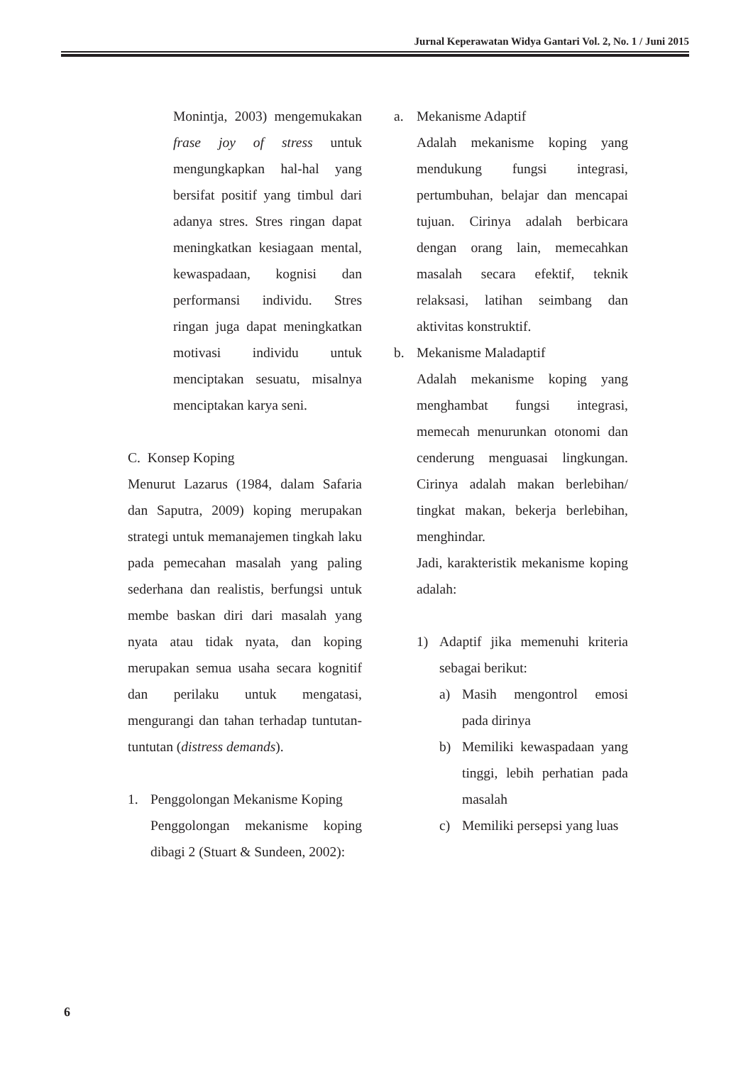Jurnal Keperawatan Widya Gantari Vol. 2, No. 1 / Juni 2015
Monintja, 2003) mengemukakan frase joy of stress untuk mengungkapkan hal-hal yang bersifat positif yang timbul dari adanya stres. Stres ringan dapat meningkatkan kesiagaan mental, kewaspadaan, kognisi dan performansi individu. Stres ringan juga dapat meningkatkan motivasi individu untuk menciptakan sesuatu, misalnya menciptakan karya seni.
C. Konsep Koping
Menurut Lazarus (1984, dalam Safaria dan Saputra, 2009) koping merupakan strategi untuk memanajemen tingkah laku pada pemecahan masalah yang paling sederhana dan realistis, berfungsi untuk membe baskan diri dari masalah yang nyata atau tidak nyata, dan koping merupakan semua usaha secara kognitif dan perilaku untuk mengatasi, mengurangi dan tahan terhadap tuntutan-tuntutan (distress demands).
1. Penggolongan Mekanisme Koping
Penggolongan mekanisme koping dibagi 2 (Stuart & Sundeen, 2002):
a. Mekanisme Adaptif
Adalah mekanisme koping yang mendukung fungsi integrasi, pertumbuhan, belajar dan mencapai tujuan. Cirinya adalah berbicara dengan orang lain, memecahkan masalah secara efektif, teknik relaksasi, latihan seimbang dan aktivitas konstruktif.
b. Mekanisme Maladaptif
Adalah mekanisme koping yang menghambat fungsi integrasi, memecah menurunkan otonomi dan cenderung menguasai lingkungan. Cirinya adalah makan berlebihan/ tingkat makan, bekerja berlebihan, menghindar.
Jadi, karakteristik mekanisme koping adalah:
1) Adaptif jika memenuhi kriteria sebagai berikut:
a) Masih mengontrol emosi pada dirinya
b) Memiliki kewaspadaan yang tinggi, lebih perhatian pada masalah
c) Memiliki persepsi yang luas
6